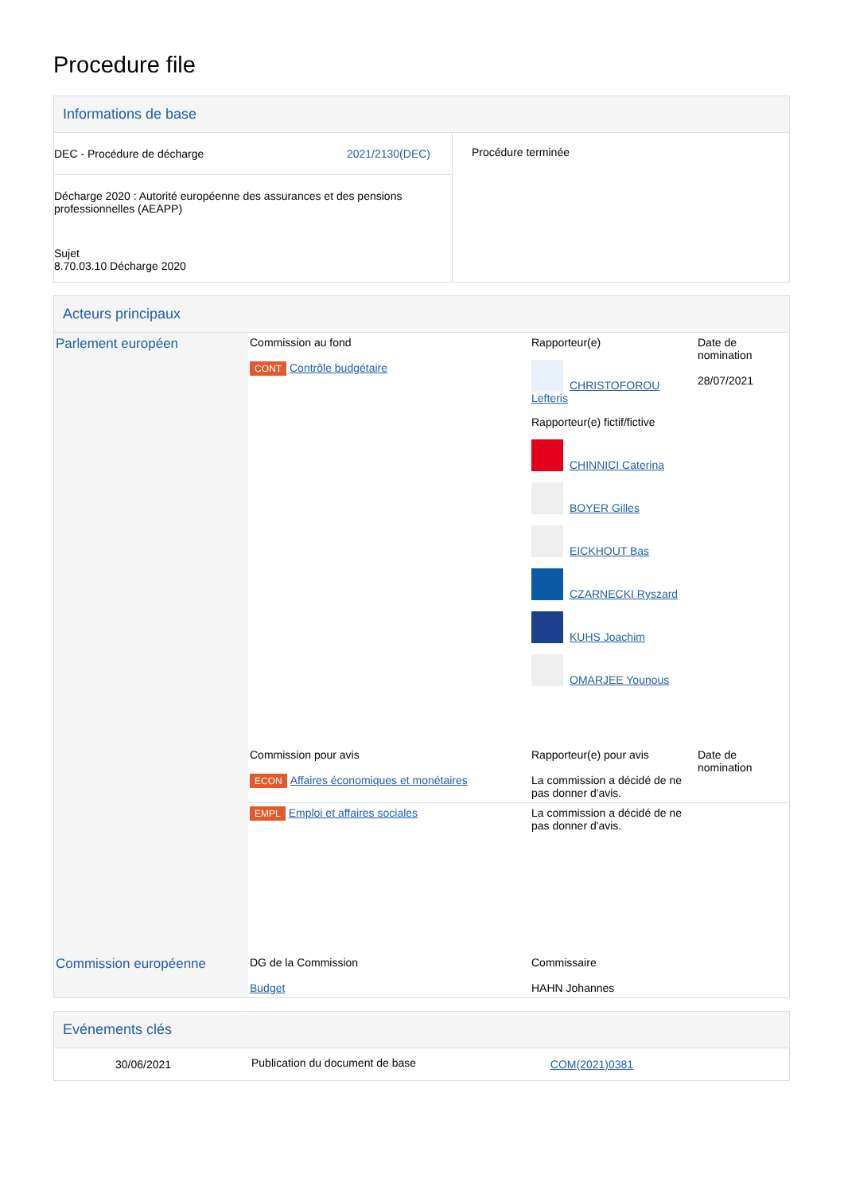Procedure file
Informations de base
| DEC - Procédure de décharge 2021/2130(DEC) Décharge 2020 : Autorité européenne des assurances et des pensions professionnelles (AEAPP) Sujet 8.70.03.10 Décharge 2020 | Procédure terminée |
Acteurs principaux
| Parlement européen | Commission au fond CONT Contrôle budgétaire | Rapporteur(e) CHRISTOFOROU Lefteris Rapporteur(e) fictif/fictive CHINNICI Caterina BOYER Gilles EICKHOUT Bas CZARNECKI Ryszard KUHS Joachim OMARJEE Younous | Date de nomination 28/07/2021 |
| | Commission pour avis ECON Affaires économiques et monétaires | Rapporteur(e) pour avis La commission a décidé de ne pas donner d'avis. | Date de nomination |
| | EMPL Emploi et affaires sociales | La commission a décidé de ne pas donner d'avis. | |
| Commission européenne | DG de la Commission Budget | Commissaire HAHN Johannes | |
Evénements clés
| 30/06/2021 | Publication du document de base | COM(2021)0381 | |